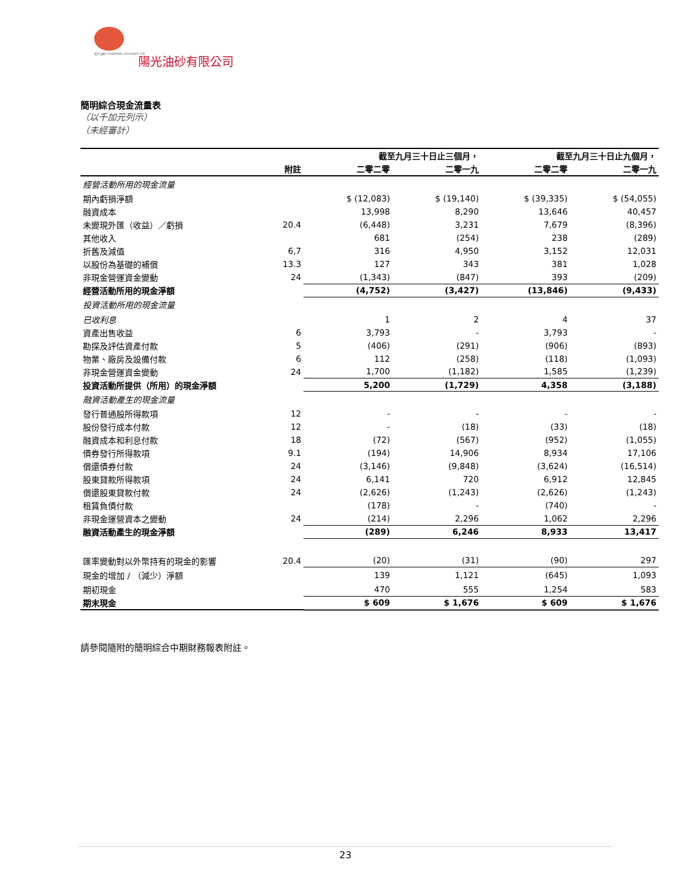阳光油砂 SUNSHINE OILSANDS LTD.
陽光油砂有限公司
簡明綜合現金流量表
（以千加元列示）
（未經審計）
| | | 截至九月三十日止三個月， | | 截至九月三十日止九個月， | |
| --- | --- | --- | --- | --- | --- |
| | 附註 | 二零二零 | 二零一九 | 二零二零 | 二零一九 |
| 經營活動所用的現金流量 | | | | | |
| 期內虧損淨額 | | $ (12,083) | $ (19,140) | $ (39,335) | $ (54,055) |
| 融資成本 | | 13,998 | 8,290 | 13,646 | 40,457 |
| 未變現外匯（收益）／虧損 | 20.4 | (6,448) | 3,231 | 7,679 | (8,396) |
| 其他收入 | | 681 | (254) | 238 | (289) |
| 折舊及減值 | 6,7 | 316 | 4,950 | 3,152 | 12,031 |
| 以股份為基礎的補償 | 13.3 | 127 | 343 | 381 | 1,028 |
| 非現金營運資金變動 | 24 | (1,343) | (847) | 393 | (209) |
| 經營活動所用的現金淨額 | | (4,752) | (3,427) | (13,846) | (9,433) |
| 投資活動所用的現金流量 | | | | | |
| 已收利息 | | 1 | 2 | 4 | 37 |
| 資產出售收益 | 6 | 3,793 | - | 3,793 | - |
| 勘探及評估資產付款 | 5 | (406) | (291) | (906) | (893) |
| 物業、廠房及設備付款 | 6 | 112 | (258) | (118) | (1,093) |
| 非現金營運資金變動 | 24 | 1,700 | (1,182) | 1,585 | (1,239) |
| 投資活動所提供（所用）的現金淨額 | | 5,200 | (1,729) | 4,358 | (3,188) |
| 融資活動產生的現金流量 | | | | | |
| 發行普通股所得款項 | 12 | - | - | - | - |
| 股份發行成本付款 | 12 | - | (18) | (33) | (18) |
| 融資成本和利息付款 | 18 | (72) | (567) | (952) | (1,055) |
| 債券發行所得款項 | 9.1 | (194) | 14,906 | 8,934 | 17,106 |
| 償還債券付款 | 24 | (3,146) | (9,848) | (3,624) | (16,514) |
| 股東貸款所得款項 | 24 | 6,141 | 720 | 6,912 | 12,845 |
| 償還股東貸款付款 | 24 | (2,626) | (1,243) | (2,626) | (1,243) |
| 租賃負債付款 | | (178) | - | (740) | - |
| 非現金運營資本之變動 | 24 | (214) | 2,296 | 1,062 | 2,296 |
| 融資活動產生的現金淨額 | | (289) | 6,246 | 8,933 | 13,417 |
| 匯率變動對以外幣持有的現金的影響 | 20.4 | (20) | (31) | (90) | 297 |
| 現金的增加 / （減少）淨額 | | 139 | 1,121 | (645) | 1,093 |
| 期初現金 | | 470 | 555 | 1,254 | 583 |
| 期末現金 | | $ 609 | $ 1,676 | $ 609 | $ 1,676 |
請參閱隨附的簡明綜合中期財務報表附註。
23